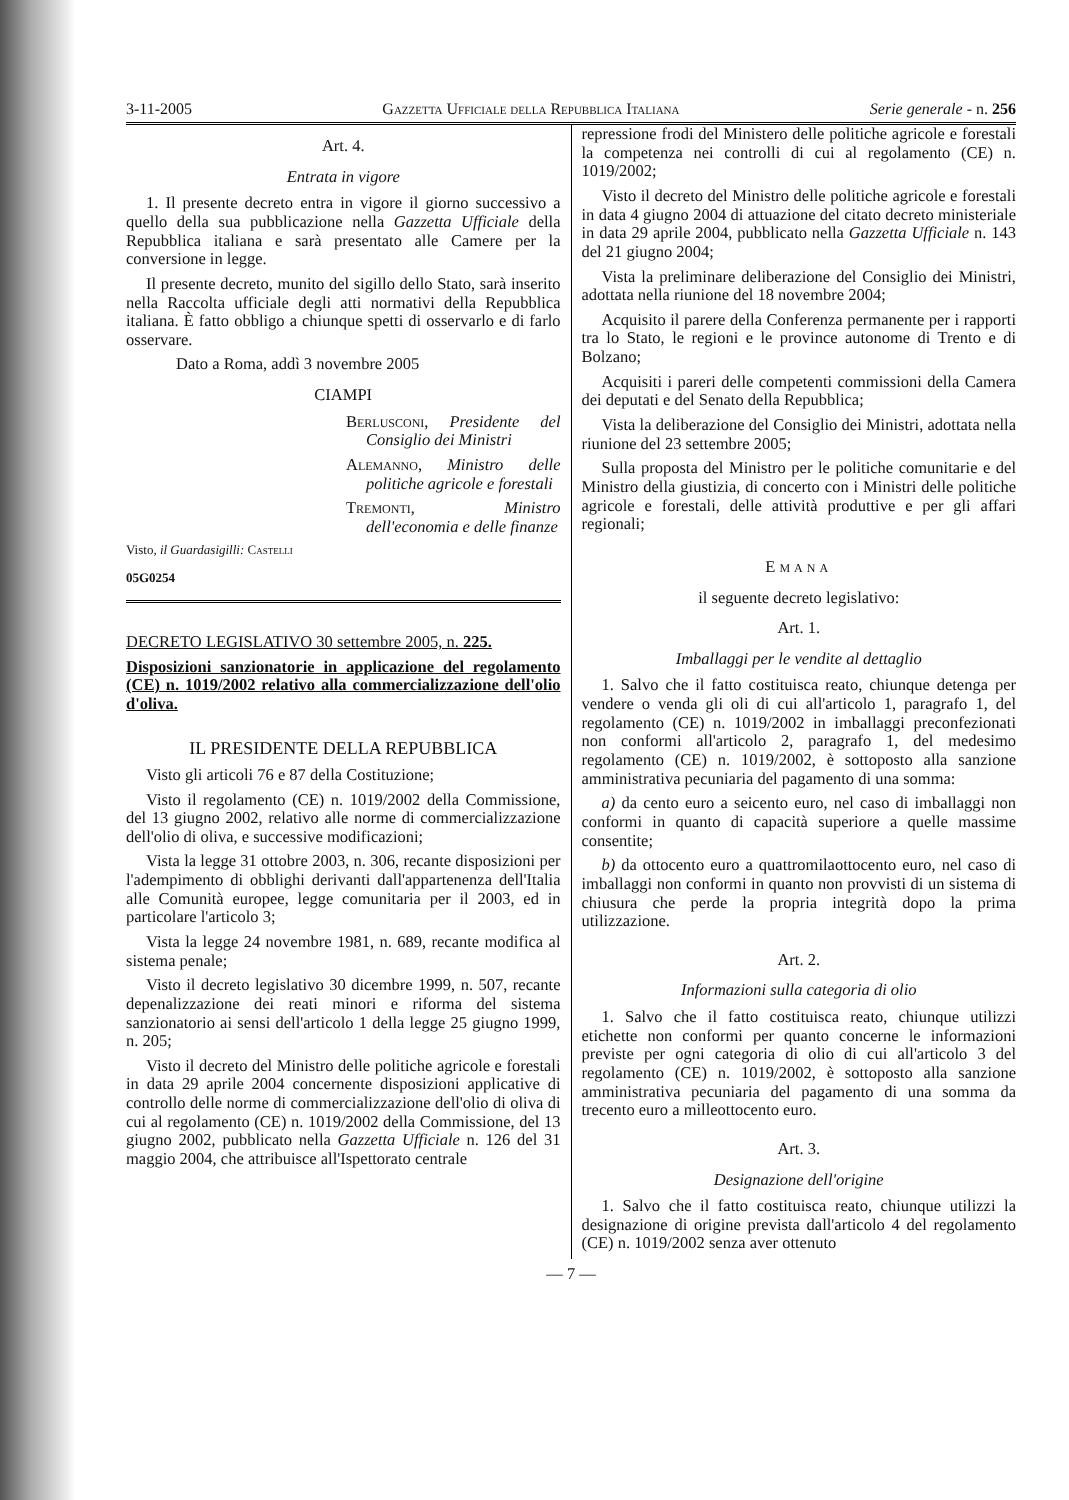3-11-2005 Gazzetta Ufficiale della Repubblica Italiana Serie generale - n. 256
Art. 4.
Entrata in vigore
1. Il presente decreto entra in vigore il giorno successivo a quello della sua pubblicazione nella Gazzetta Ufficiale della Repubblica italiana e sarà presentato alle Camere per la conversione in legge.
Il presente decreto, munito del sigillo dello Stato, sarà inserito nella Raccolta ufficiale degli atti normativi della Repubblica italiana. È fatto obbligo a chiunque spetti di osservarlo e di farlo osservare.
Dato a Roma, addì 3 novembre 2005
CIAMPI
Berlusconi, Presidente del Consiglio dei Ministri
Alemanno, Ministro delle politiche agricole e forestali
Tremonti, Ministro dell'economia e delle finanze
Visto, il Guardasigilli: Castelli
05G0254
DECRETO LEGISLATIVO 30 settembre 2005, n. 225.
Disposizioni sanzionatorie in applicazione del regolamento (CE) n. 1019/2002 relativo alla commercializzazione dell'olio d'oliva.
IL PRESIDENTE DELLA REPUBBLICA
Visto gli articoli 76 e 87 della Costituzione;
Visto il regolamento (CE) n. 1019/2002 della Commissione, del 13 giugno 2002, relativo alle norme di commercializzazione dell'olio di oliva, e successive modificazioni;
Vista la legge 31 ottobre 2003, n. 306, recante disposizioni per l'adempimento di obblighi derivanti dall'appartenenza dell'Italia alle Comunità europee, legge comunitaria per il 2003, ed in particolare l'articolo 3;
Vista la legge 24 novembre 1981, n. 689, recante modifica al sistema penale;
Visto il decreto legislativo 30 dicembre 1999, n. 507, recante depenalizzazione dei reati minori e riforma del sistema sanzionatorio ai sensi dell'articolo 1 della legge 25 giugno 1999, n. 205;
Visto il decreto del Ministro delle politiche agricole e forestali in data 29 aprile 2004 concernente disposizioni applicative di controllo delle norme di commercializzazione dell'olio di oliva di cui al regolamento (CE) n. 1019/2002 della Commissione, del 13 giugno 2002, pubblicato nella Gazzetta Ufficiale n. 126 del 31 maggio 2004, che attribuisce all'Ispettorato centrale
repressione frodi del Ministero delle politiche agricole e forestali la competenza nei controlli di cui al regolamento (CE) n. 1019/2002;
Visto il decreto del Ministro delle politiche agricole e forestali in data 4 giugno 2004 di attuazione del citato decreto ministeriale in data 29 aprile 2004, pubblicato nella Gazzetta Ufficiale n. 143 del 21 giugno 2004;
Vista la preliminare deliberazione del Consiglio dei Ministri, adottata nella riunione del 18 novembre 2004;
Acquisito il parere della Conferenza permanente per i rapporti tra lo Stato, le regioni e le province autonome di Trento e di Bolzano;
Acquisiti i pareri delle competenti commissioni della Camera dei deputati e del Senato della Repubblica;
Vista la deliberazione del Consiglio dei Ministri, adottata nella riunione del 23 settembre 2005;
Sulla proposta del Ministro per le politiche comunitarie e del Ministro della giustizia, di concerto con i Ministri delle politiche agricole e forestali, delle attività produttive e per gli affari regionali;
EMANA
il seguente decreto legislativo:
Art. 1.
Imballaggi per le vendite al dettaglio
1. Salvo che il fatto costituisca reato, chiunque detenga per vendere o venda gli oli di cui all'articolo 1, paragrafo 1, del regolamento (CE) n. 1019/2002 in imballaggi preconfezionati non conformi all'articolo 2, paragrafo 1, del medesimo regolamento (CE) n. 1019/2002, è sottoposto alla sanzione amministrativa pecuniaria del pagamento di una somma:
a) da cento euro a seicento euro, nel caso di imballaggi non conformi in quanto di capacità superiore a quelle massime consentite;
b) da ottocento euro a quattromilaottocento euro, nel caso di imballaggi non conformi in quanto non provvisti di un sistema di chiusura che perde la propria integrità dopo la prima utilizzazione.
Art. 2.
Informazioni sulla categoria di olio
1. Salvo che il fatto costituisca reato, chiunque utilizzi etichette non conformi per quanto concerne le informazioni previste per ogni categoria di olio di cui all'articolo 3 del regolamento (CE) n. 1019/2002, è sottoposto alla sanzione amministrativa pecuniaria del pagamento di una somma da trecento euro a milleottocento euro.
Art. 3.
Designazione dell'origine
1. Salvo che il fatto costituisca reato, chiunque utilizzi la designazione di origine prevista dall'articolo 4 del regolamento (CE) n. 1019/2002 senza aver ottenuto
— 7 —